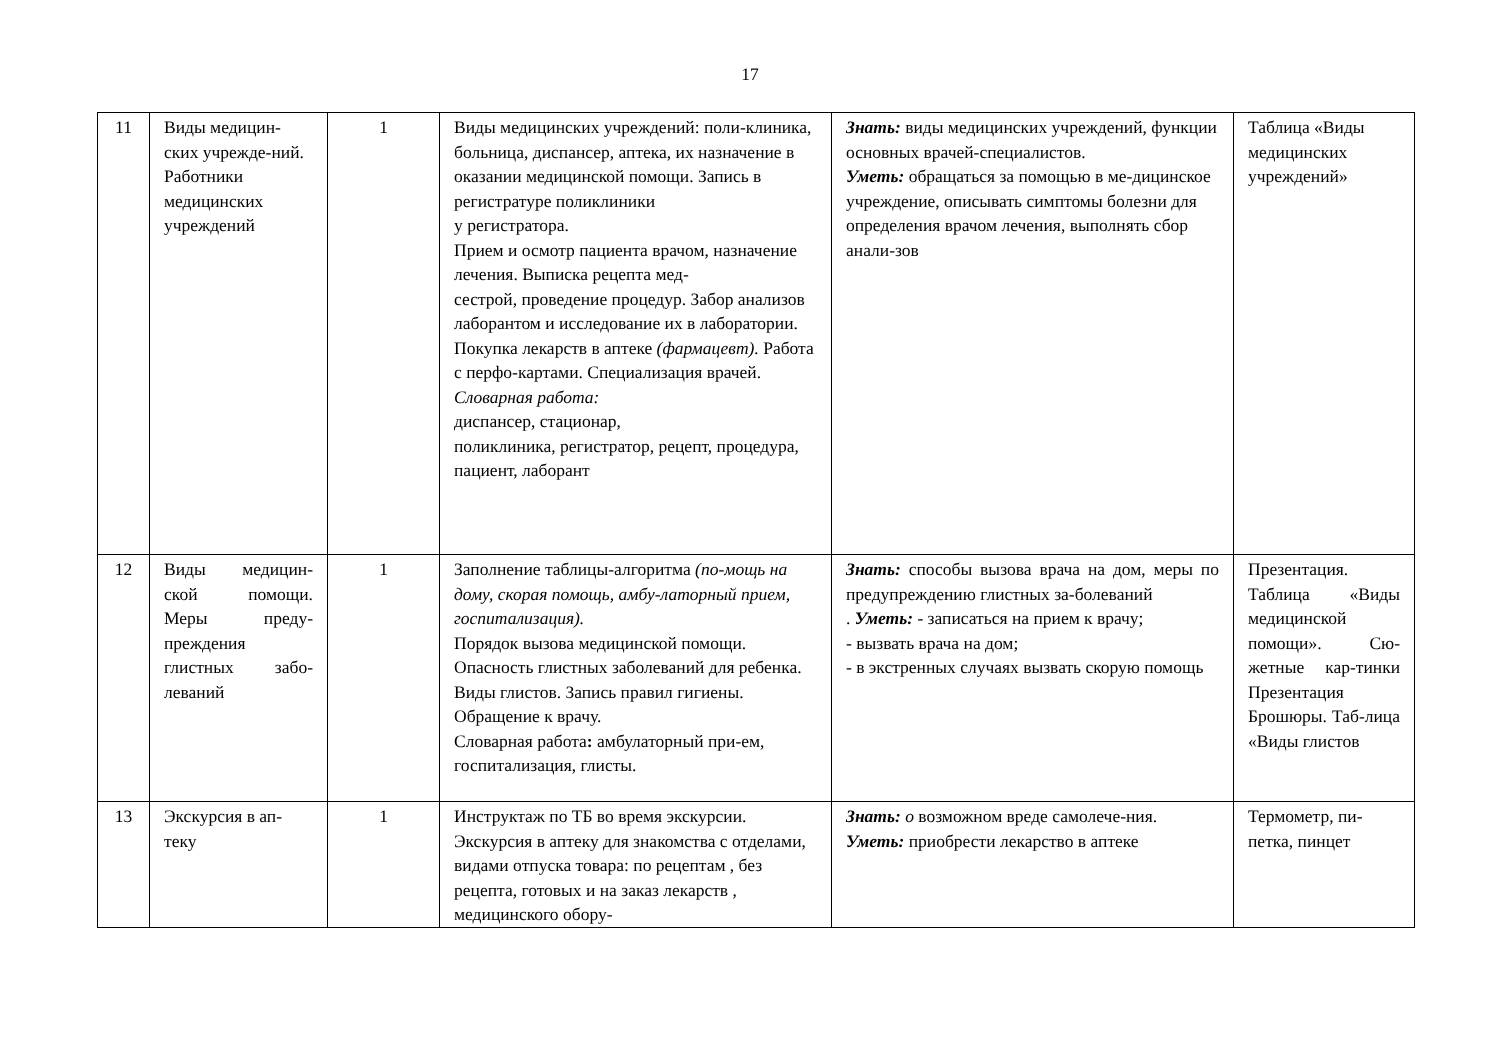17
| 11 | Виды медицин-ских учрежде-ний. Работники медицинских учреждений | 1 | Виды медицинских учреждений: поли-клиника, больница, диспансер, аптека, их назначение в оказании медицинской помощи. Запись в регистратуре поликлиники у регистратора. Прием и осмотр пациента врачом, назначение лечения. Выписка рецепта мед- сестрой, проведение процедур. Забор анализов лаборантом и исследование их в лаборатории. Покупка лекарств в аптеке (фармацевт). Работа с перфо-картами. Специализация врачей. Словарная работа: диспансер, стационар, поликлиника, регистратор, рецепт, процедура, пациент, лаборант | Знать: виды медицинских учреждений, функции основных врачей-специалистов. Уметь: обращаться за помощью в ме-дицинское учреждение, описывать симптомы болезни для определения врачом лечения, выполнять сбор анали-зов | Таблица «Виды медицинских учреждений» |
| 12 | Виды медицин-ской помощи. Меры преду-преждения глистных забо-леваний | 1 | Заполнение таблицы-алгоритма (по-мощь на дому, скорая помощь, амбу-латорный прием, госпитализация). Порядок вызова медицинской помощи. Опасность глистных заболеваний для ребенка. Виды глистов. Запись правил гигиены. Обращение к врачу. Словарная работа : амбулаторный при-ем, госпитализация, глисты. | Знать: способы вызова врача на дом, меры по предупреждению глистных за-болеваний . Уметь: - записаться на прием к врачу; - вызвать врача на дом; - в экстренных случаях вызвать скорую помощь | Презентация. Таблица «Виды медицинской помощи». Сю-жетные кар-тинки Презентация Брошюры. Таб-лица «Виды глистов |
| 13 | Экскурсия в ап-теку | 1 | Инструктаж по ТБ во время экскурсии. Экскурсия в аптеку для знакомства с отделами, видами отпуска товара: по рецептам , без рецепта, готовых и на заказ лекарств , медицинского обору- | Знать: о возможном вреде самолече-ния. Уметь: приобрести лекарство в аптеке | Термометр, пи-петка, пинцет |